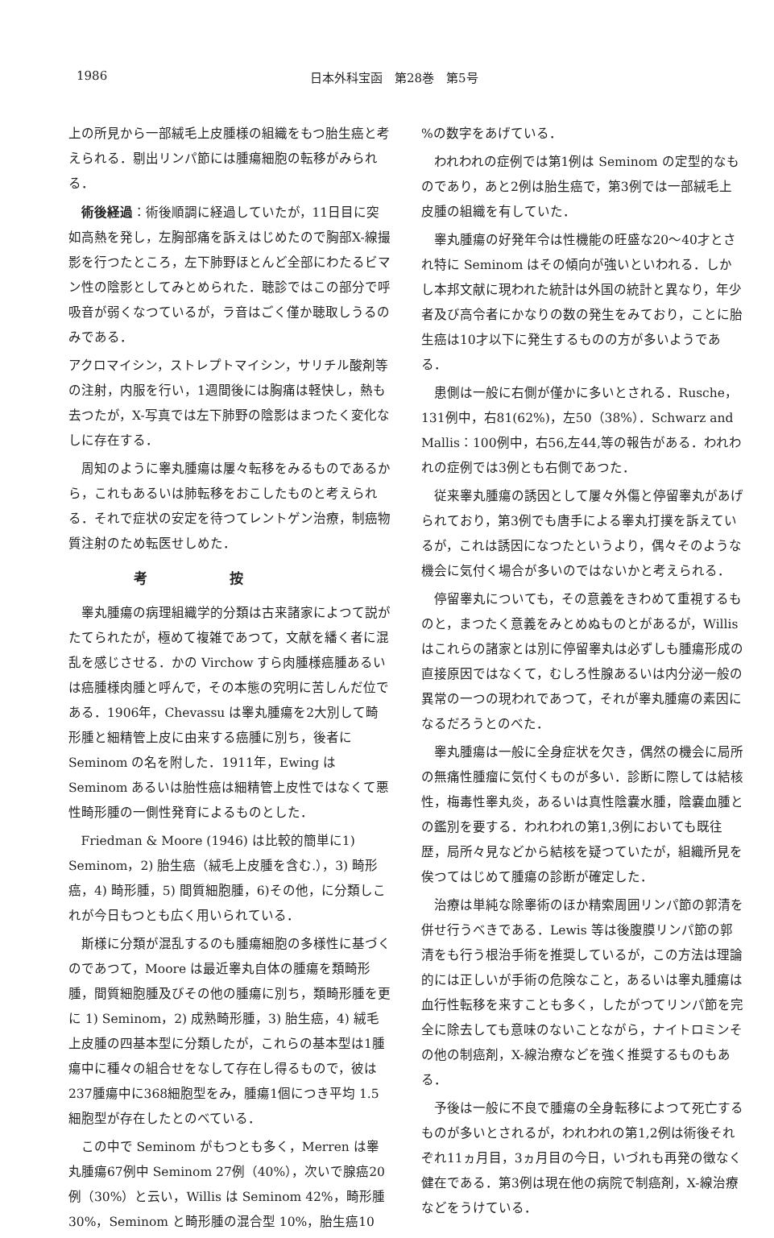1986 日本外科宝函　第28巻　第5号
上の所見から一部絨毛上皮腫様の組織をもつ胎生癌と考えられる．剔出リンパ節には腫瘍細胞の転移がみられる．
術後経過：術後順調に経過していたが，11日目に突如高熱を発し，左胸部痛を訴えはじめたので胸部X-線撮影を行つたところ，左下肺野ほとんど全部にわたるビマン性の陰影としてみとめられた．聴診ではこの部分で呼吸音が弱くなつているが，ラ音はごく僅か聴取しうるのみである．
アクロマイシン，ストレプトマイシン，サリチル酸剤等の注射，内服を行い，1週間後には胸痛は軽快し，熱も去つたが，X-写真では左下肺野の陰影はまつたく変化なしに存在する．
周知のように睾丸腫瘍は屢々転移をみるものであるから，これもあるいは肺転移をおこしたものと考えられる．それで症状の安定を待つてレントゲン治療，制癌物質注射のため転医せしめた．
考按
睾丸腫瘍の病理組織学的分類は古来諸家によつて説がたてられたが，極めて複雑であつて，文献を繙く者に混乱を感じさせる．かの Virchow すら肉腫様癌腫あるいは癌腫様肉腫と呼んで，その本態の究明に苦しんだ位である．1906年，Chevassu は睾丸腫瘍を2大別して畸形腫と細精管上皮に由来する癌腫に別ち，後者に Seminom の名を附した．1911年，Ewing は Seminom あるいは胎性癌は細精管上皮性ではなくて悪性畸形腫の一側性発育によるものとした．
Friedman & Moore (1946) は比較的簡単に1) Seminom，2) 胎生癌（絨毛上皮腫を含む.），3) 畸形癌，4) 畸形腫，5) 間質細胞腫，6)その他，に分類しこれが今日もつとも広く用いられている．
斯様に分類が混乱するのも腫瘍細胞の多様性に基づくのであつて，Moore は最近睾丸自体の腫瘍を類畸形腫，間質細胞腫及びその他の腫瘍に別ち，類畸形腫を更に 1) Seminom，2) 成熟畸形腫，3) 胎生癌，4) 絨毛上皮腫の四基本型に分類したが，これらの基本型は1腫瘍中に種々の組合せをなして存在し得るもので，彼は237腫瘍中に368細胞型をみ，腫瘍1個につき平均 1.5 細胞型が存在したとのべている．
この中で Seminom がもつとも多く，Merren は睾丸腫瘍67例中 Seminom 27例（40%），次いで腺癌20例（30%）と云い，Willis は Seminom 42%，畸形腫30%，Seminom と畸形腫の混合型 10%，胎生癌10
%の数字をあげている．
われわれの症例では第1例は Seminom の定型的なものであり，あと2例は胎生癌で，第3例では一部絨毛上皮腫の組織を有していた．
睾丸腫瘍の好発年令は性機能の旺盛な20～40才とされ特に Seminom はその傾向が強いといわれる．しかし本邦文献に現われた統計は外国の統計と異なり，年少者及び高令者にかなりの数の発生をみており，ことに胎生癌は10才以下に発生するものの方が多いようである．
患側は一般に右側が僅かに多いとされる．Rusche，131例中，右81(62%)，左50（38%）．Schwarz and Mallis：100例中，右56,左44,等の報告がある．われわれの症例では3例とも右側であつた．
従来睾丸腫瘍の誘因として屢々外傷と停留睾丸があげられており，第3例でも唐手による睾丸打撲を訴えているが，これは誘因になつたというより，偶々そのような機会に気付く場合が多いのではないかと考えられる．
停留睾丸についても，その意義をきわめて重視するものと，まつたく意義をみとめぬものとがあるが，Willis はこれらの諸家とは別に停留睾丸は必ずしも腫瘍形成の直接原因ではなくて，むしろ性腺あるいは内分泌一般の異常の一つの現われであつて，それが睾丸腫瘍の素因になるだろうとのべた．
睾丸腫瘍は一般に全身症状を欠き，偶然の機会に局所の無痛性腫瘤に気付くものが多い．診断に際しては結核性，梅毒性睾丸炎，あるいは真性陰嚢水腫，陰嚢血腫との鑑別を要する．われわれの第1,3例においても既往歴，局所々見などから結核を疑つていたが，組織所見を俟つてはじめて腫瘍の診断が確定した．
治療は単純な除睾術のほか精索周囲リンパ節の郭清を併せ行うべきである．Lewis 等は後腹膜リンパ節の郭清をも行う根治手術を推奨しているが，この方法は理論的には正しいが手術の危険なこと，あるいは睾丸腫瘍は血行性転移を来すことも多く，したがつてリンパ節を完全に除去しても意味のないことながら，ナイトロミンその他の制癌剤，X-線治療などを強く推奨するものもある．
予後は一般に不良で腫瘍の全身転移によつて死亡するものが多いとされるが，われわれの第1,2例は術後それぞれ11ヵ月目，3ヵ月目の今日，いづれも再発の徴なく健在である．第3例は現在他の病院で制癌剤，X-線治療などをうけている．